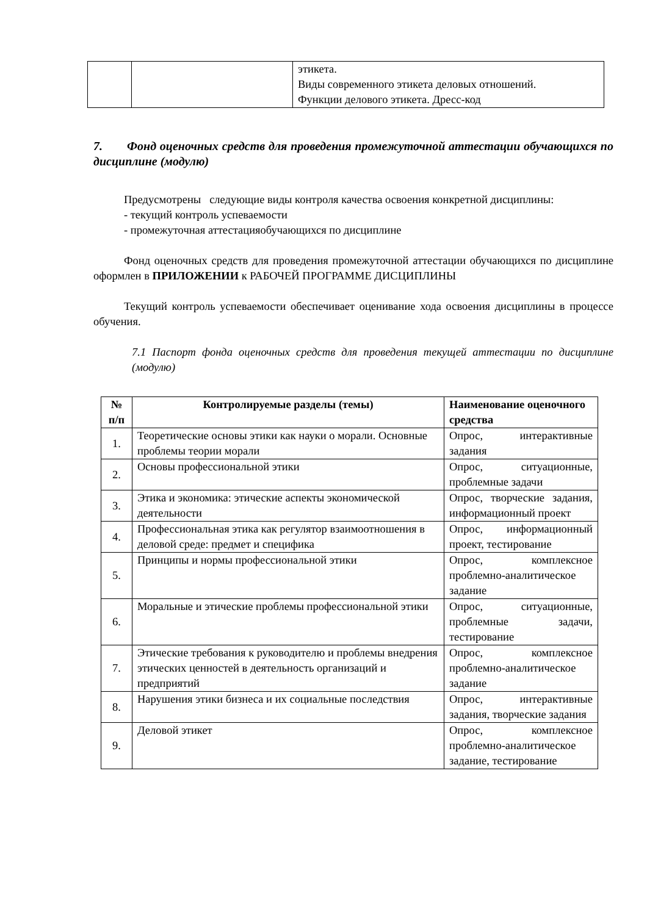| | | этикета. Виды современного этикета деловых отношений. Функции делового этикета. Дресс-код |
7. Фонд оценочных средств для проведения промежуточной аттестации обучающихся по дисциплине (модулю)
Предусмотрены следующие виды контроля качества освоения конкретной дисциплины:
- текущий контроль успеваемости
- промежуточная аттестацияобучающихся по дисциплине
Фонд оценочных средств для проведения промежуточной аттестации обучающихся по дисциплине оформлен в ПРИЛОЖЕНИИ к РАБОЧЕЙ ПРОГРАММЕ ДИСЦИПЛИНЫ
Текущий контроль успеваемости обеспечивает оценивание хода освоения дисциплины в процессе обучения.
7.1 Паспорт фонда оценочных средств для проведения текущей аттестации по дисциплине (модулю)
| № п/п | Контролируемые разделы (темы) | Наименование оценочного средства |
| --- | --- | --- |
| 1. | Теоретические основы этики как науки о морали. Основные проблемы теории морали | Опрос, интерактивные задания |
| 2. | Основы профессиональной этики | Опрос, ситуационные, проблемные задачи |
| 3. | Этика и экономика: этические аспекты экономической деятельности | Опрос, творческие задания, информационный проект |
| 4. | Профессиональная этика как регулятор взаимоотношения в деловой среде: предмет и специфика | Опрос, информационный проект, тестирование |
| 5. | Принципы и нормы профессиональной этики | Опрос, комплексное проблемно-аналитическое задание |
| 6. | Моральные и этические проблемы профессиональной этики | Опрос, ситуационные, проблемные задачи, тестирование |
| 7. | Этические требования к руководителю и проблемы внедрения этических ценностей в деятельность организаций и предприятий | Опрос, комплексное проблемно-аналитическое задание |
| 8. | Нарушения этики бизнеса и их социальные последствия | Опрос, интерактивные задания, творческие задания |
| 9. | Деловой этикет | Опрос, комплексное проблемно-аналитическое задание, тестирование |